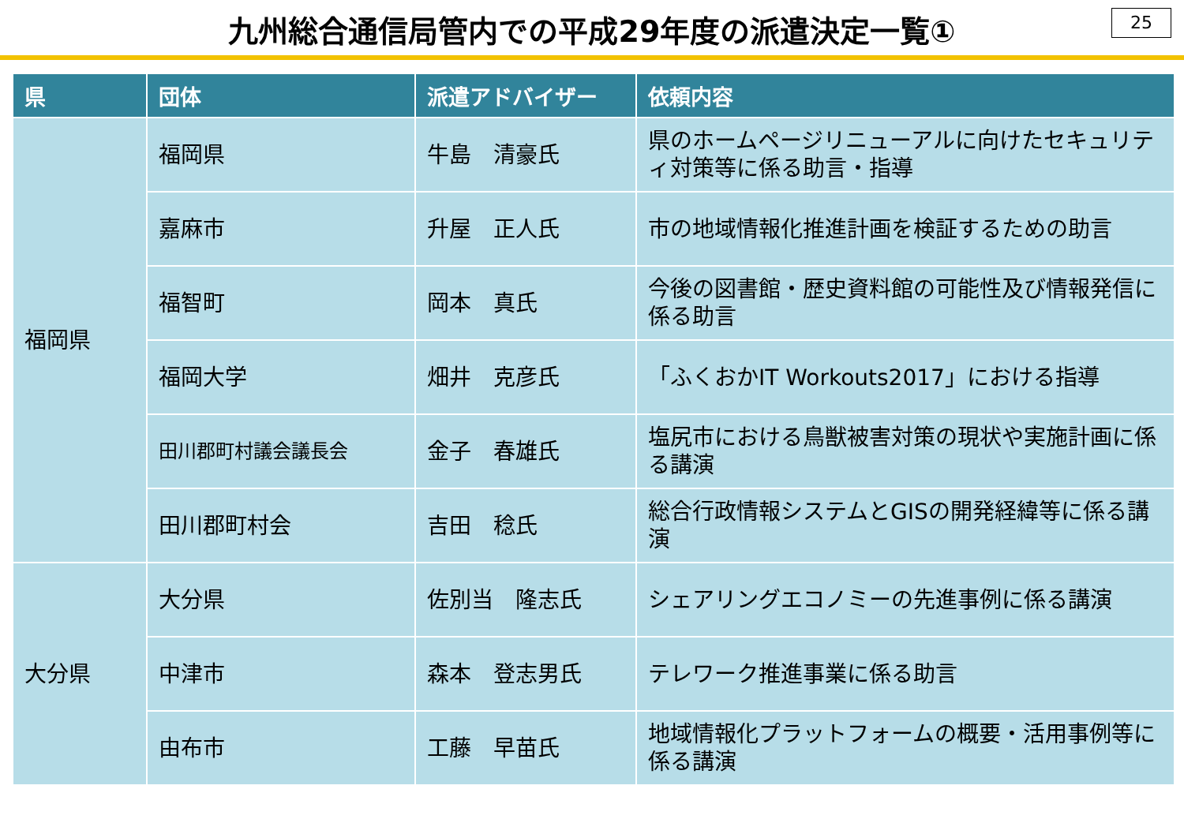九州総合通信局管内での平成29年度の派遣決定一覧①
25
| 県 | 団体 | 派遣アドバイザー | 依頼内容 |
| --- | --- | --- | --- |
| 福岡県 | 福岡県 | 牛島 清豪氏 | 県のホームページリニューアルに向けたセキュリティ対策等に係る助言・指導 |
| | 嘉麻市 | 升屋 正人氏 | 市の地域情報化推進計画を検証するための助言 |
| | 福智町 | 岡本 真氏 | 今後の図書館・歴史資料館の可能性及び情報発信に係る助言 |
| | 福岡大学 | 畑井 克彦氏 | 「ふくおかIT Workouts2017」における指導 |
| | 田川郡町村議会議長会 | 金子 春雄氏 | 塩尻市における鳥獣被害対策の現状や実施計画に係る講演 |
| | 田川郡町村会 | 吉田 稔氏 | 総合行政情報システムとGISの開発経緯等に係る講演 |
| 大分県 | 大分県 | 佐別当 隆志氏 | シェアリングエコノミーの先進事例に係る講演 |
| | 中津市 | 森本 登志男氏 | テレワーク推進事業に係る助言 |
| | 由布市 | 工藤 早苗氏 | 地域情報化プラットフォームの概要・活用事例等に係る講演 |